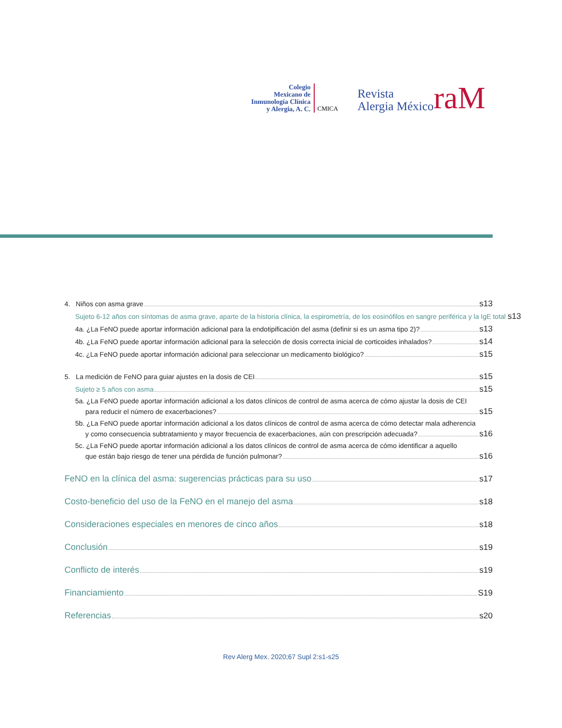Colegio
Mexicano de
Inmunología Clínica
y Alergia, A. C.
CMICA
Revista
Alergia México
raM
4. Niños con asma grave s13
Sujeto 6-12 años con síntomas de asma grave, aparte de la historia clínica, la espirometría, de los eosinófilos en sangre periférica y la IgE total s13
4a. ¿La FeNO puede aportar información adicional para la endotipificación del asma (definir si es un asma tipo 2)? s13
4b. ¿La FeNO puede aportar información adicional para la selección de dosis correcta inicial de corticoides inhalados? s14
4c. ¿La FeNO puede aportar información adicional para seleccionar un medicamento biológico? s15
5. La medición de FeNO para guiar ajustes en la dosis de CEI s15
Sujeto ≥ 5 años con asma s15
5a. ¿La FeNO puede aportar información adicional a los datos clínicos de control de asma acerca de cómo ajustar la dosis de CEI
para reducir el número de exacerbaciones? s15
5b. ¿La FeNO puede aportar información adicional a los datos clínicos de control de asma acerca de cómo detectar mala adherencia
y como consecuencia subtratamiento y mayor frecuencia de exacerbaciones, aún con prescripción adecuada? s16
5c. ¿La FeNO puede aportar información adicional a los datos clínicos de control de asma acerca de cómo identificar a aquello
que están bajo riesgo de tener una pérdida de función pulmonar? s16
FeNO en la clínica del asma: sugerencias prácticas para su uso s17
Costo-beneficio del uso de la FeNO en el manejo del asma s18
Consideraciones especiales en menores de cinco años s18
Conclusión s19
Conflicto de interés s19
Financiamiento S19
Referencias s20
Rev Alerg Mex. 2020;67 Supl 2:s1-s25